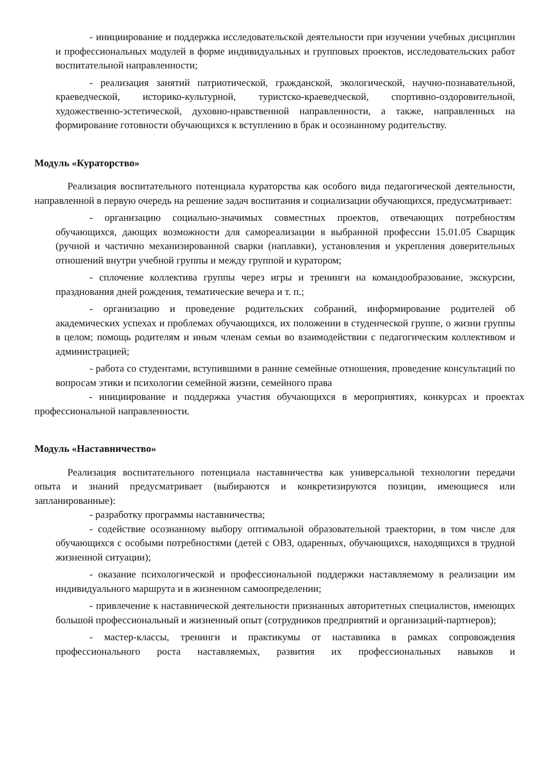- инициирование и поддержка исследовательской деятельности при изучении учебных дисциплин и профессиональных модулей в форме индивидуальных и групповых проектов, исследовательских работ воспитательной направленности;
- реализация занятий патриотической, гражданской, экологической, научно-познавательной, краеведческой, историко-культурной, туристско-краеведческой, спортивно-оздоровительной, художественно-эстетической, духовно-нравственной направленности, а также, направленных на формирование готовности обучающихся к вступлению в брак и осознанному родительству.
Модуль «Кураторство»
Реализация воспитательного потенциала кураторства как особого вида педагогической деятельности, направленной в первую очередь на решение задач воспитания и социализации обучающихся, предусматривает:
- организацию социально-значимых совместных проектов, отвечающих потребностям обучающихся, дающих возможности для самореализации в выбранной профессии 15.01.05 Сварщик (ручной и частично механизированной сварки (наплавки), установления и укрепления доверительных отношений внутри учебной группы и между группой и куратором;
- сплочение коллектива группы через игры и тренинги на командообразование, экскурсии, празднования дней рождения, тематические вечера и т. п.;
- организацию и проведение родительских собраний, информирование родителей об академических успехах и проблемах обучающихся, их положении в студенческой группе, о жизни группы в целом; помощь родителям и иным членам семьи во взаимодействии с педагогическим коллективом и администрацией;
- работа со студентами, вступившими в ранние семейные отношения, проведение консультаций по вопросам этики и психологии семейной жизни, семейного права
- инициирование и поддержка участия обучающихся в мероприятиях, конкурсах и проектах профессиональной направленности.
Модуль «Наставничество»
Реализация воспитательного потенциала наставничества как универсальной технологии передачи опыта и знаний предусматривает (выбираются и конкретизируются позиции, имеющиеся или запланированные):
- разработку программы наставничества;
- содействие осознанному выбору оптимальной образовательной траектории, в том числе для обучающихся с особыми потребностями (детей с ОВЗ, одаренных, обучающихся, находящихся в трудной жизненной ситуации);
- оказание психологической и профессиональной поддержки наставляемому в реализации им индивидуального маршрута и в жизненном самоопределении;
- привлечение к наставнической деятельности признанных авторитетных специалистов, имеющих большой профессиональный и жизненный опыт (сотрудников предприятий и организаций-партнеров);
- мастер-классы, тренинги и практикумы от наставника в рамках сопровождения профессионального роста наставляемых, развития их профессиональных навыков и